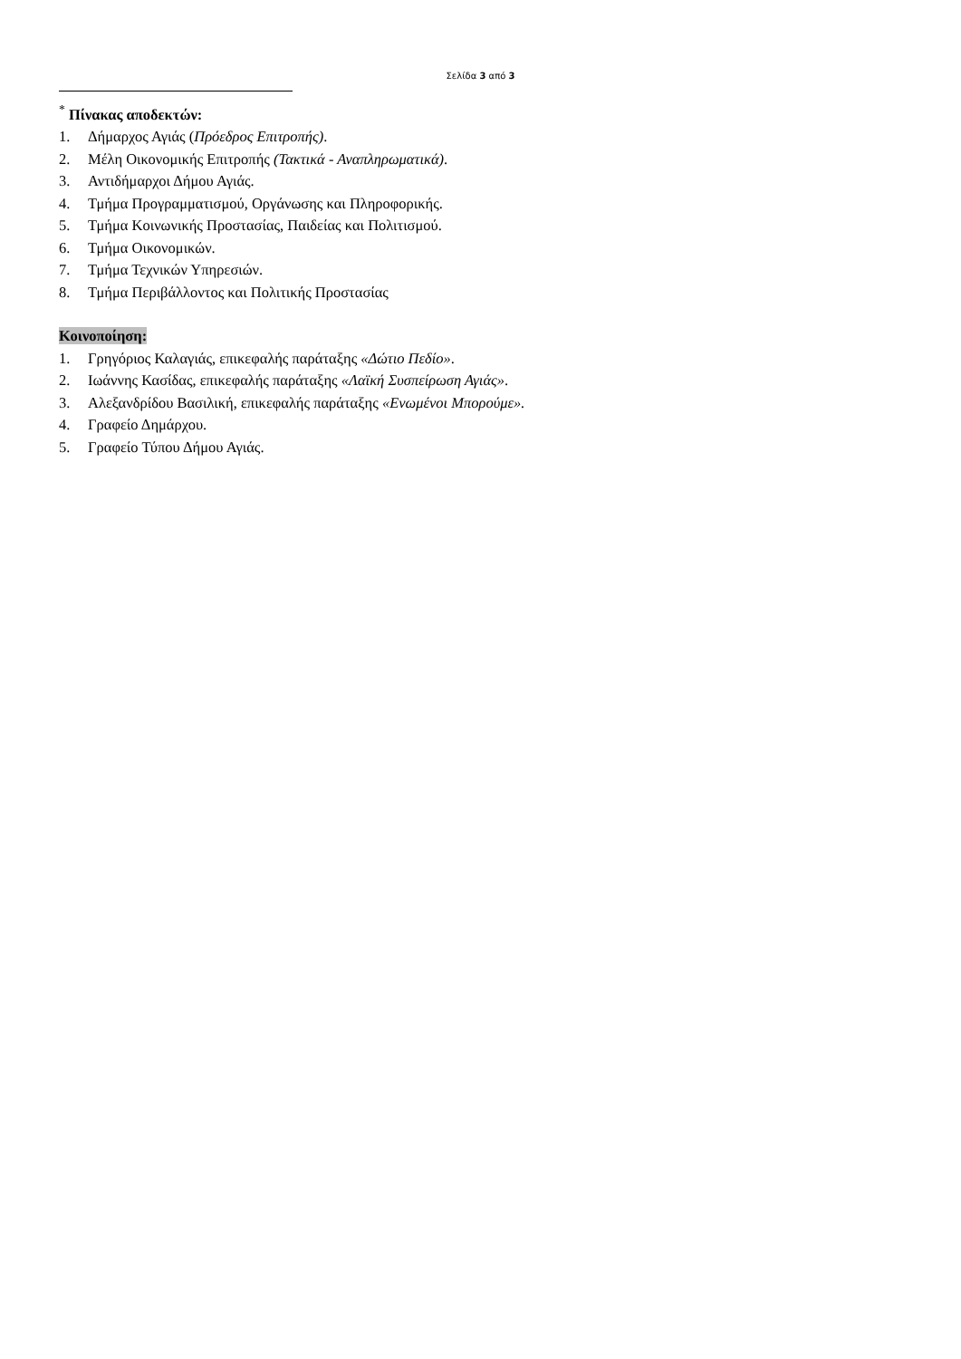Σελίδα 3 από 3
<sup>*</sup> Πίνακας αποδεκτών:
1. Δήμαρχος Αγιάς (Πρόεδρος Επιτροπής).
2. Μέλη Οικονομικής Επιτροπής (Τακτικά - Αναπληρωματικά).
3. Αντιδήμαρχοι Δήμου Αγιάς.
4. Τμήμα Προγραμματισμού, Οργάνωσης και Πληροφορικής.
5. Τμήμα Κοινωνικής Προστασίας, Παιδείας και Πολιτισμού.
6. Τμήμα Οικονομικών.
7. Τμήμα Τεχνικών Υπηρεσιών.
8. Τμήμα Περιβάλλοντος και Πολιτικής Προστασίας
Κοινοποίηση:
1. Γρηγόριος Καλαγιάς, επικεφαλής παράταξης «Δώτιο Πεδίο».
2. Ιωάννης Κασίδας, επικεφαλής παράταξης «Λαϊκή Συσπείρωση Αγιάς».
3. Αλεξανδρίδου Βασιλική, επικεφαλής παράταξης «Ενωμένοι Μπορούμε».
4. Γραφείο Δημάρχου.
5. Γραφείο Τύπου Δήμου Αγιάς.